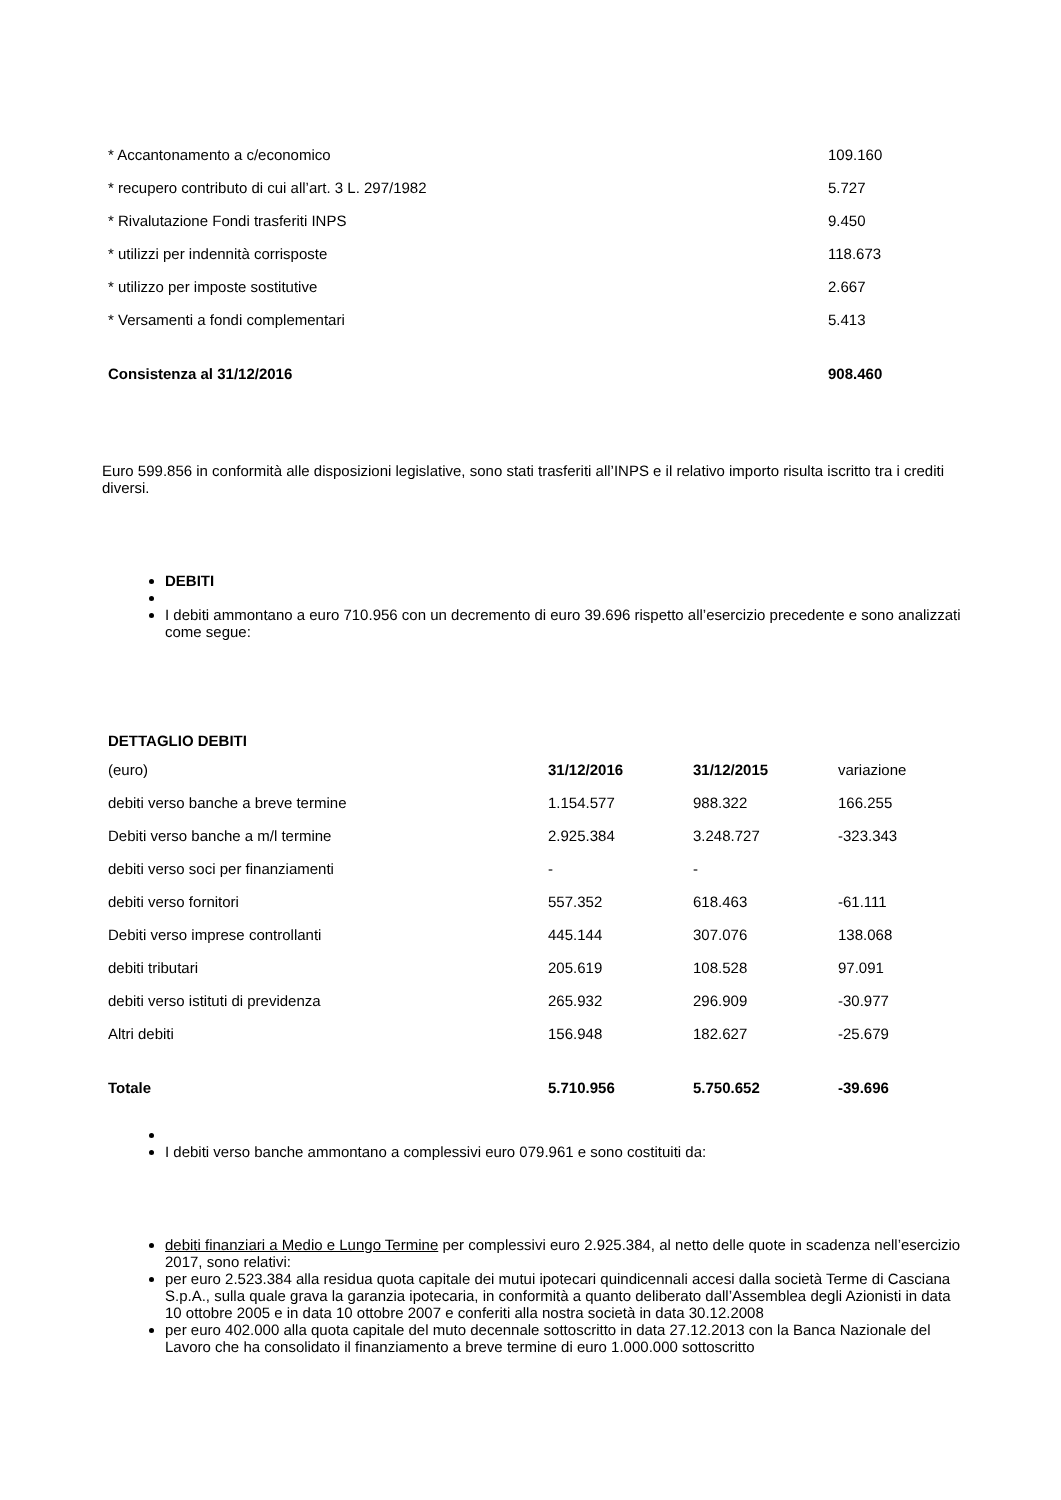| * Accantonamento a c/economico | 109.160 |
| * recupero contributo di cui all’art. 3 L. 297/1982 | 5.727 |
| * Rivalutazione Fondi trasferiti INPS | 9.450 |
| * utilizzi per indennità corrisposte | 118.673 |
| * utilizzo per imposte sostitutive | 2.667 |
| * Versamenti a fondi complementari | 5.413 |
| Consistenza al 31/12/2016 | 908.460 |
Euro 599.856 in conformità alle disposizioni legislative, sono stati trasferiti all’INPS e il relativo importo risulta iscritto tra i crediti diversi.
DEBITI
I debiti ammontano a euro 710.956 con un decremento di euro 39.696 rispetto all’esercizio precedente e sono analizzati come segue:
DETTAGLIO DEBITI
| (euro) | 31/12/2016 | 31/12/2015 | variazione |
| debiti verso banche a breve termine | 1.154.577 | 988.322 | 166.255 |
| Debiti verso banche a m/l termine | 2.925.384 | 3.248.727 | -323.343 |
| debiti verso soci per finanziamenti | - | - | |
| debiti verso fornitori | 557.352 | 618.463 | -61.111 |
| Debiti verso imprese controllanti | 445.144 | 307.076 | 138.068 |
| debiti tributari | 205.619 | 108.528 | 97.091 |
| debiti verso istituti di previdenza | 265.932 | 296.909 | -30.977 |
| Altri debiti | 156.948 | 182.627 | -25.679 |
| Totale | 5.710.956 | 5.750.652 | -39.696 |
I debiti verso banche ammontano a complessivi euro 079.961 e sono costituiti da:
debiti finanziari a Medio e Lungo Termine per complessivi euro 2.925.384, al netto delle quote in scadenza nell’esercizio 2017, sono relativi:
per euro 2.523.384 alla residua quota capitale dei mutui ipotecari quindicennali accesi dalla società Terme di Casciana S.p.A., sulla quale grava la garanzia ipotecaria, in conformità a quanto deliberato dall’Assemblea degli Azionisti in data 10 ottobre 2005 e in data 10 ottobre 2007 e conferiti alla nostra società in data 30.12.2008
per euro 402.000 alla quota capitale del muto decennale sottoscritto in data 27.12.2013 con la Banca Nazionale del Lavoro che ha consolidato il finanziamento a breve termine di euro 1.000.000 sottoscritto